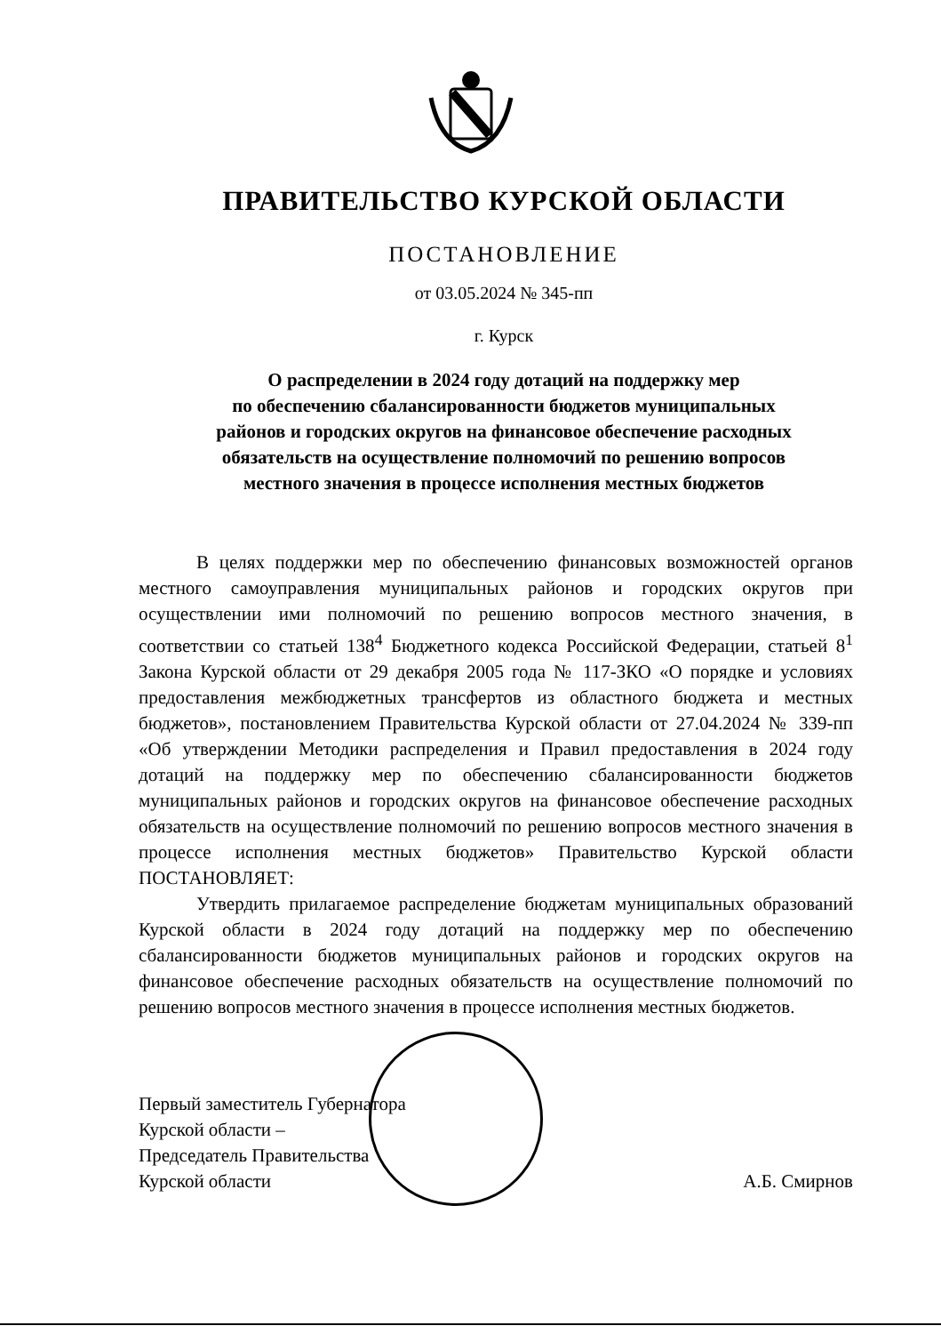ПРАВИТЕЛЬСТВО КУРСКОЙ ОБЛАСТИ
ПОСТАНОВЛЕНИЕ
от 03.05.2024 № 345-пп
г. Курск
О распределении в 2024 году дотаций на поддержку мер
по обеспечению сбалансированности бюджетов муниципальных
районов и городских округов на финансовое обеспечение расходных
обязательств на осуществление полномочий по решению вопросов
местного значения в процессе исполнения местных бюджетов
В целях поддержки мер по обеспечению финансовых возможностей органов местного самоуправления муниципальных районов и городских округов при осуществлении ими полномочий по решению вопросов местного значения, в соответствии со статьей 138<sup>4</sup> Бюджетного кодекса Российской Федерации, статьей 8<sup>1</sup> Закона Курской области от 29 декабря 2005 года № 117-ЗКО «О порядке и условиях предоставления межбюджетных трансфертов из областного бюджета и местных бюджетов», постановлением Правительства Курской области от 27.04.2024 № 339-пп «Об утверждении Методики распределения и Правил предоставления в 2024 году дотаций на поддержку мер по обеспечению сбалансированности бюджетов муниципальных районов и городских округов на финансовое обеспечение расходных обязательств на осуществление полномочий по решению вопросов местного значения в процессе исполнения местных бюджетов» Правительство Курской области ПОСТАНОВЛЯЕТ:
Утвердить прилагаемое распределение бюджетам муниципальных образований Курской области в 2024 году дотаций на поддержку мер по обеспечению сбалансированности бюджетов муниципальных районов и городских округов на финансовое обеспечение расходных обязательств на осуществление полномочий по решению вопросов местного значения в процессе исполнения местных бюджетов.
Первый заместитель Губернатора
Курской области –
Председатель Правительства
Курской области
А.Б. Смирнов